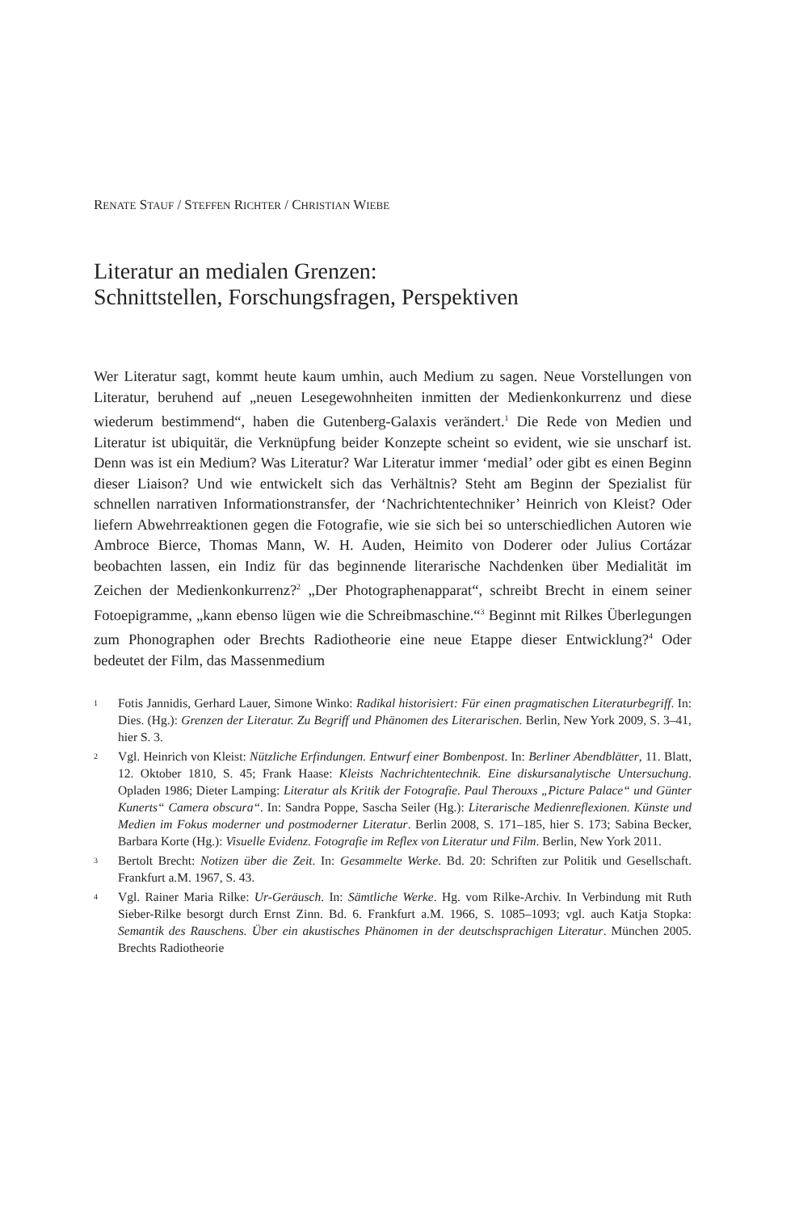RENATE STAUF / STEFFEN RICHTER / CHRISTIAN WIEBE
Literatur an medialen Grenzen:
Schnittstellen, Forschungsfragen, Perspektiven
Wer Literatur sagt, kommt heute kaum umhin, auch Medium zu sagen. Neue Vorstellungen von Literatur, beruhend auf „neuen Lesegewohnheiten inmitten der Medienkonkurrenz und diese wiederum bestimmend“, haben die Gutenberg-Galaxis verändert.<sup>1</sup> Die Rede von Medien und Literatur ist ubiquitär, die Verknüpfung beider Konzepte scheint so evident, wie sie unscharf ist. Denn was ist ein Medium? Was Literatur? War Literatur immer ‘medial’ oder gibt es einen Beginn dieser Liaison? Und wie entwickelt sich das Verhältnis? Steht am Beginn der Spezialist für schnellen narrativen Informationstransfer, der ‘Nachrichtentechniker’ Heinrich von Kleist? Oder liefern Abwehrreaktionen gegen die Fotografie, wie sie sich bei so unterschiedlichen Autoren wie Ambroce Bierce, Thomas Mann, W. H. Auden, Heimito von Doderer oder Julius Cortázar beobachten lassen, ein Indiz für das beginnende literarische Nachdenken über Medialität im Zeichen der Medienkonkurrenz?<sup>2</sup> „Der Photographenapparat“, schreibt Brecht in einem seiner Fotoepigramme, „kann ebenso lügen wie die Schreibmaschine.“<sup>3</sup> Beginnt mit Rilkes Überlegungen zum Phonographen oder Brechts Radiotheorie eine neue Etappe dieser Entwicklung?<sup>4</sup> Oder bedeutet der Film, das Massenmedium
1 Fotis Jannidis, Gerhard Lauer, Simone Winko: Radikal historisiert: Für einen pragmatischen Literaturbegriff. In: Dies. (Hg.): Grenzen der Literatur. Zu Begriff und Phänomen des Literarischen. Berlin, New York 2009, S. 3–41, hier S. 3.
2 Vgl. Heinrich von Kleist: Nützliche Erfindungen. Entwurf einer Bombenpost. In: Berliner Abendblätter, 11. Blatt, 12. Oktober 1810, S. 45; Frank Haase: Kleists Nachrichtentechnik. Eine diskursanalytische Untersuchung. Opladen 1986; Dieter Lamping: Literatur als Kritik der Fotografie. Paul Therouxs „Picture Palace“ und Günter Kunerts“ Camera obscura“. In: Sandra Poppe, Sascha Seiler (Hg.): Literarische Medienreflexionen. Künste und Medien im Fokus moderner und postmoderner Literatur. Berlin 2008, S. 171–185, hier S. 173; Sabina Becker, Barbara Korte (Hg.): Visuelle Evidenz. Fotografie im Reflex von Literatur und Film. Berlin, New York 2011.
3 Bertolt Brecht: Notizen über die Zeit. In: Gesammelte Werke. Bd. 20: Schriften zur Politik und Gesellschaft. Frankfurt a.M. 1967, S. 43.
4 Vgl. Rainer Maria Rilke: Ur-Geräusch. In: Sämtliche Werke. Hg. vom Rilke-Archiv. In Verbindung mit Ruth Sieber-Rilke besorgt durch Ernst Zinn. Bd. 6. Frankfurt a.M. 1966, S. 1085–1093; vgl. auch Katja Stopka: Semantik des Rauschens. Über ein akustisches Phänomen in der deutschsprachigen Literatur. München 2005. Brechts Radiotheorie